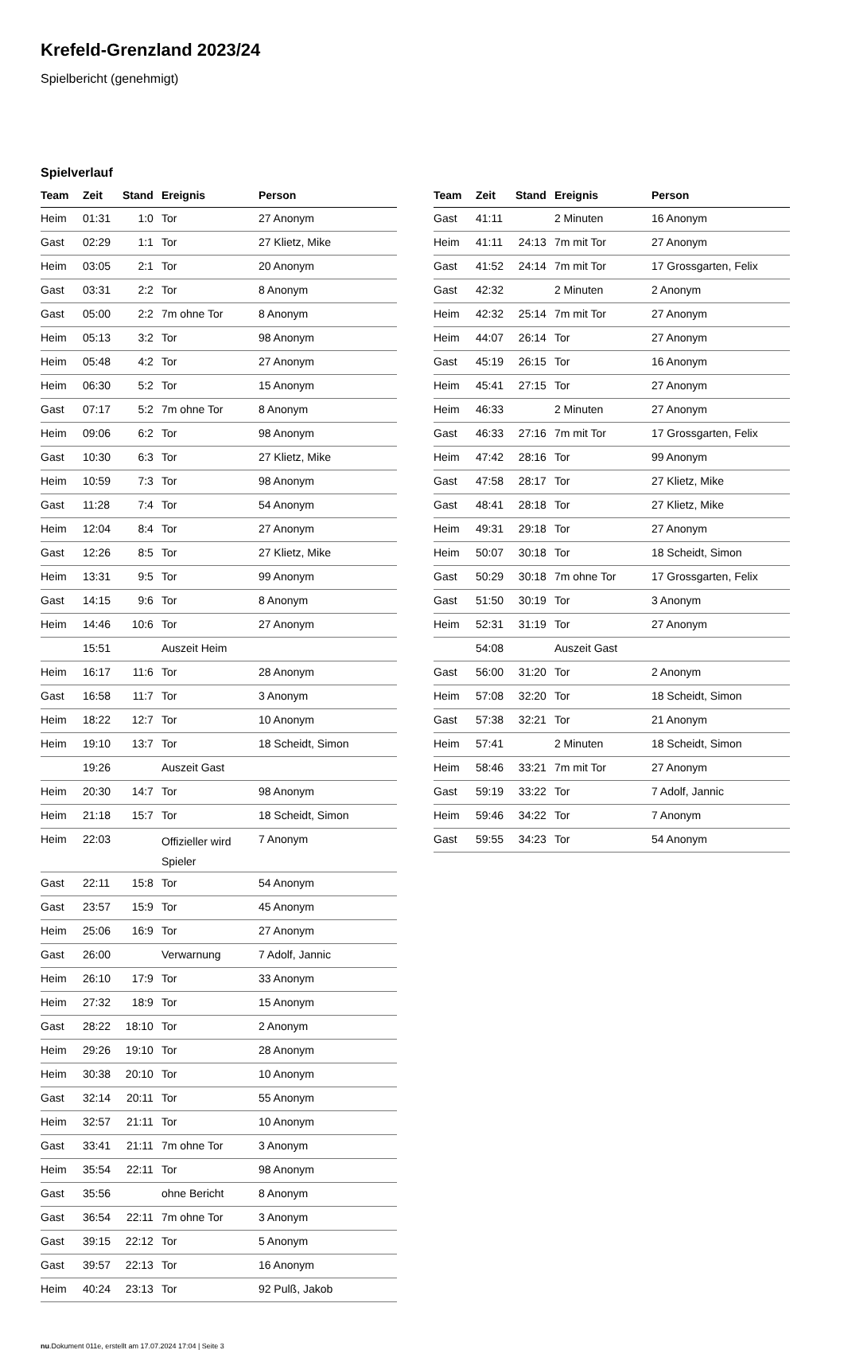Krefeld-Grenzland 2023/24
Spielbericht (genehmigt)
Spielverlauf
| Team | Zeit | Stand | Ereignis | Person |
| --- | --- | --- | --- | --- |
| Heim | 01:31 | 1:0 | Tor | 27 Anonym |
| Gast | 02:29 | 1:1 | Tor | 27 Klietz, Mike |
| Heim | 03:05 | 2:1 | Tor | 20 Anonym |
| Gast | 03:31 | 2:2 | Tor | 8 Anonym |
| Gast | 05:00 | 2:2 | 7m ohne Tor | 8 Anonym |
| Heim | 05:13 | 3:2 | Tor | 98 Anonym |
| Heim | 05:48 | 4:2 | Tor | 27 Anonym |
| Heim | 06:30 | 5:2 | Tor | 15 Anonym |
| Gast | 07:17 | 5:2 | 7m ohne Tor | 8 Anonym |
| Heim | 09:06 | 6:2 | Tor | 98 Anonym |
| Gast | 10:30 | 6:3 | Tor | 27 Klietz, Mike |
| Heim | 10:59 | 7:3 | Tor | 98 Anonym |
| Gast | 11:28 | 7:4 | Tor | 54 Anonym |
| Heim | 12:04 | 8:4 | Tor | 27 Anonym |
| Gast | 12:26 | 8:5 | Tor | 27 Klietz, Mike |
| Heim | 13:31 | 9:5 | Tor | 99 Anonym |
| Gast | 14:15 | 9:6 | Tor | 8 Anonym |
| Heim | 14:46 | 10:6 | Tor | 27 Anonym |
| | 15:51 | | Auszeit Heim | |
| Heim | 16:17 | 11:6 | Tor | 28 Anonym |
| Gast | 16:58 | 11:7 | Tor | 3 Anonym |
| Heim | 18:22 | 12:7 | Tor | 10 Anonym |
| Heim | 19:10 | 13:7 | Tor | 18 Scheidt, Simon |
| | 19:26 | | Auszeit Gast | |
| Heim | 20:30 | 14:7 | Tor | 98 Anonym |
| Heim | 21:18 | 15:7 | Tor | 18 Scheidt, Simon |
| Heim | 22:03 | | Offizieller wird Spieler | 7 Anonym |
| Gast | 22:11 | 15:8 | Tor | 54 Anonym |
| Gast | 23:57 | 15:9 | Tor | 45 Anonym |
| Heim | 25:06 | 16:9 | Tor | 27 Anonym |
| Gast | 26:00 | | Verwarnung | 7 Adolf, Jannic |
| Heim | 26:10 | 17:9 | Tor | 33 Anonym |
| Heim | 27:32 | 18:9 | Tor | 15 Anonym |
| Gast | 28:22 | 18:10 | Tor | 2 Anonym |
| Heim | 29:26 | 19:10 | Tor | 28 Anonym |
| Heim | 30:38 | 20:10 | Tor | 10 Anonym |
| Gast | 32:14 | 20:11 | Tor | 55 Anonym |
| Heim | 32:57 | 21:11 | Tor | 10 Anonym |
| Gast | 33:41 | 21:11 | 7m ohne Tor | 3 Anonym |
| Heim | 35:54 | 22:11 | Tor | 98 Anonym |
| Gast | 35:56 | | ohne Bericht | 8 Anonym |
| Gast | 36:54 | 22:11 | 7m ohne Tor | 3 Anonym |
| Gast | 39:15 | 22:12 | Tor | 5 Anonym |
| Gast | 39:57 | 22:13 | Tor | 16 Anonym |
| Heim | 40:24 | 23:13 | Tor | 92 Pulß, Jakob |
| Team | Zeit | Stand | Ereignis | Person |
| --- | --- | --- | --- | --- |
| Gast | 41:11 | | 2 Minuten | 16 Anonym |
| Heim | 41:11 | 24:13 | 7m mit Tor | 27 Anonym |
| Gast | 41:52 | 24:14 | 7m mit Tor | 17 Grossgarten, Felix |
| Gast | 42:32 | | 2 Minuten | 2 Anonym |
| Heim | 42:32 | 25:14 | 7m mit Tor | 27 Anonym |
| Heim | 44:07 | 26:14 | Tor | 27 Anonym |
| Gast | 45:19 | 26:15 | Tor | 16 Anonym |
| Heim | 45:41 | 27:15 | Tor | 27 Anonym |
| Heim | 46:33 | | 2 Minuten | 27 Anonym |
| Gast | 46:33 | 27:16 | 7m mit Tor | 17 Grossgarten, Felix |
| Heim | 47:42 | 28:16 | Tor | 99 Anonym |
| Gast | 47:58 | 28:17 | Tor | 27 Klietz, Mike |
| Gast | 48:41 | 28:18 | Tor | 27 Klietz, Mike |
| Heim | 49:31 | 29:18 | Tor | 27 Anonym |
| Heim | 50:07 | 30:18 | Tor | 18 Scheidt, Simon |
| Gast | 50:29 | 30:18 | 7m ohne Tor | 17 Grossgarten, Felix |
| Gast | 51:50 | 30:19 | Tor | 3 Anonym |
| Heim | 52:31 | 31:19 | Tor | 27 Anonym |
| | 54:08 | | Auszeit Gast | |
| Gast | 56:00 | 31:20 | Tor | 2 Anonym |
| Heim | 57:08 | 32:20 | Tor | 18 Scheidt, Simon |
| Gast | 57:38 | 32:21 | Tor | 21 Anonym |
| Heim | 57:41 | | 2 Minuten | 18 Scheidt, Simon |
| Heim | 58:46 | 33:21 | 7m mit Tor | 27 Anonym |
| Gast | 59:19 | 33:22 | Tor | 7 Adolf, Jannic |
| Heim | 59:46 | 34:22 | Tor | 7 Anonym |
| Gast | 59:55 | 34:23 | Tor | 54 Anonym |
nu.Dokument 011e, erstellt am 17.07.2024 17:04 | Seite 3